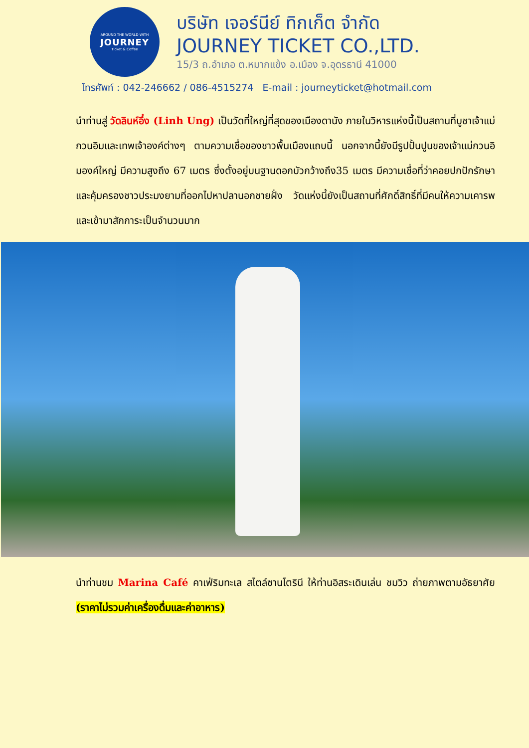AROUND THE WORLD WITH
JOURNEY
Ticket & Coffee
บริษัท เจอร์นีย์ ทิกเก็ต จำกัด
JOURNEY TICKET CO.,LTD.
15/3 ถ.อำเภอ ต.หมากแข้ง อ.เมือง จ.อุดรธานี 41000
โทรศัพท์ : 042-246662 / 086-4515274 E-mail : journeyticket@hotmail.com
นำท่านสู่ วัดลินห์อึ๋ง (Linh Ung) เป็นวัดที่ใหญ่ที่สุดของเมืองดานัง ภายในวิหารแห่งนี้เป็นสถานที่บูชาเจ้าแม่กวนอิมและเทพเจ้าองค์ต่างๆ ตามความเชื่อของชาวพื้นเมืองแถบนี้ นอกจากนี้ยังมีรูปปั้นปูนของเจ้าแม่กวนอิมองค์ใหญ่ มีความสูงถึง 67 เมตร ซึ่งตั้งอยู่บนฐานดอกบัวกว้างถึง35 เมตร มีความเชื่อที่ว่าคอยปกปักรักษาและคุ้มครองชาวประมงยามที่ออกไปหาปลานอกชายฝั่ง วัดแห่งนี้ยังเป็นสถานที่ศักดิ์สิทธิ์ที่มีคนให้ความเคารพและเข้ามาสักการะเป็นจำนวนมาก
นำท่านชม Marina Café คาเฟ่ริมทะเล สไตล์ซานโตรินี ให้ท่านอิสระเดินเล่น ชมวิว ถ่ายภาพตามอัธยาศัย (ราคาไม่รวมค่าเครื่องดื่มและค่าอาหาร)